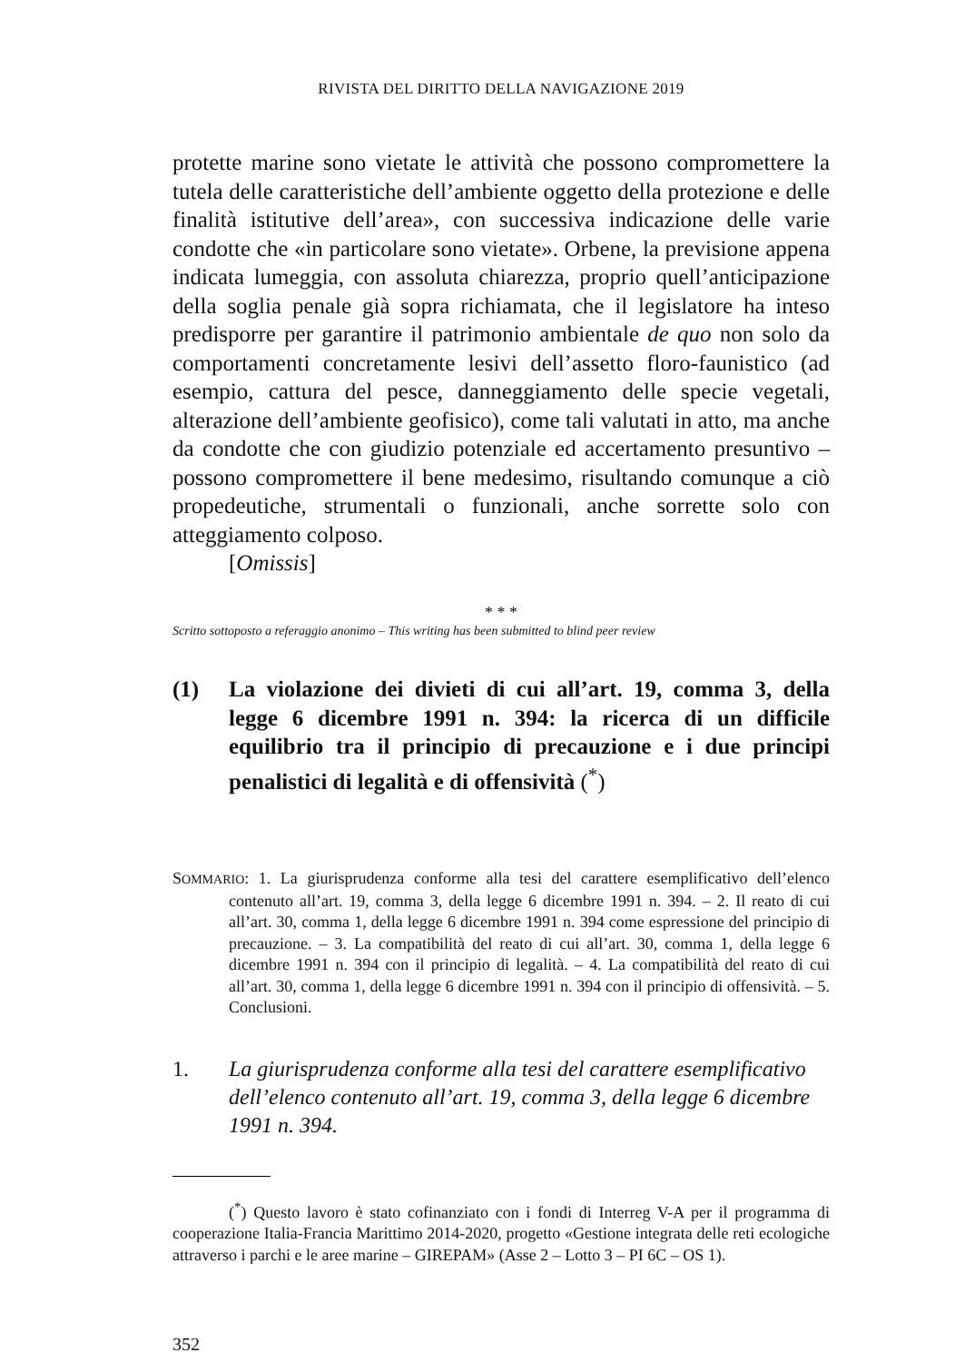RIVISTA DEL DIRITTO DELLA NAVIGAZIONE 2019
protette marine sono vietate le attività che possono compromettere la tutela delle caratteristiche dell’ambiente oggetto della protezione e delle finalità istitutive dell’area», con successiva indicazione delle varie condotte che «in particolare sono vietate». Orbene, la previsione appena indicata lumeggia, con assoluta chiarezza, proprio quell’anticipazione della soglia penale già sopra richiamata, che il legislatore ha inteso predisporre per garantire il patrimonio ambientale de quo non solo da comportamenti concretamente lesivi dell’assetto floro-faunistico (ad esempio, cattura del pesce, danneggiamento delle specie vegetali, alterazione dell’ambiente geofisico), come tali valutati in atto, ma anche da condotte che con giudizio potenziale ed accertamento presuntivo – possono compromettere il bene medesimo, risultando comunque a ciò propedeutiche, strumentali o funzionali, anche sorrette solo con atteggiamento colposo.
[Omissis]
* * *
Scritto sottoposto a referaggio anonimo – This writing has been submitted to blind peer review
(1) La violazione dei divieti di cui all’art. 19, comma 3, della legge 6 dicembre 1991 n. 394: la ricerca di un difficile equilibrio tra il principio di precauzione e i due principi penalistici di legalità e di offensività (<sup>*</sup>)
SOMMARIO: 1. La giurisprudenza conforme alla tesi del carattere esemplificativo dell’elenco contenuto all’art. 19, comma 3, della legge 6 dicembre 1991 n. 394. – 2. Il reato di cui all’art. 30, comma 1, della legge 6 dicembre 1991 n. 394 come espressione del principio di precauzione. – 3. La compatibilità del reato di cui all’art. 30, comma 1, della legge 6 dicembre 1991 n. 394 con il principio di legalità. – 4. La compatibilità del reato di cui all’art. 30, comma 1, della legge 6 dicembre 1991 n. 394 con il principio di offensività. – 5. Conclusioni.
1. La giurisprudenza conforme alla tesi del carattere esemplificativo dell’elenco contenuto all’art. 19, comma 3, della legge 6 dicembre 1991 n. 394.
(<sup>*</sup>) Questo lavoro è stato cofinanziato con i fondi di Interreg V-A per il programma di cooperazione Italia-Francia Marittimo 2014-2020, progetto «Gestione integrata delle reti ecologiche attraverso i parchi e le aree marine – GIREPAM» (Asse 2 – Lotto 3 – PI 6C – OS 1).
352